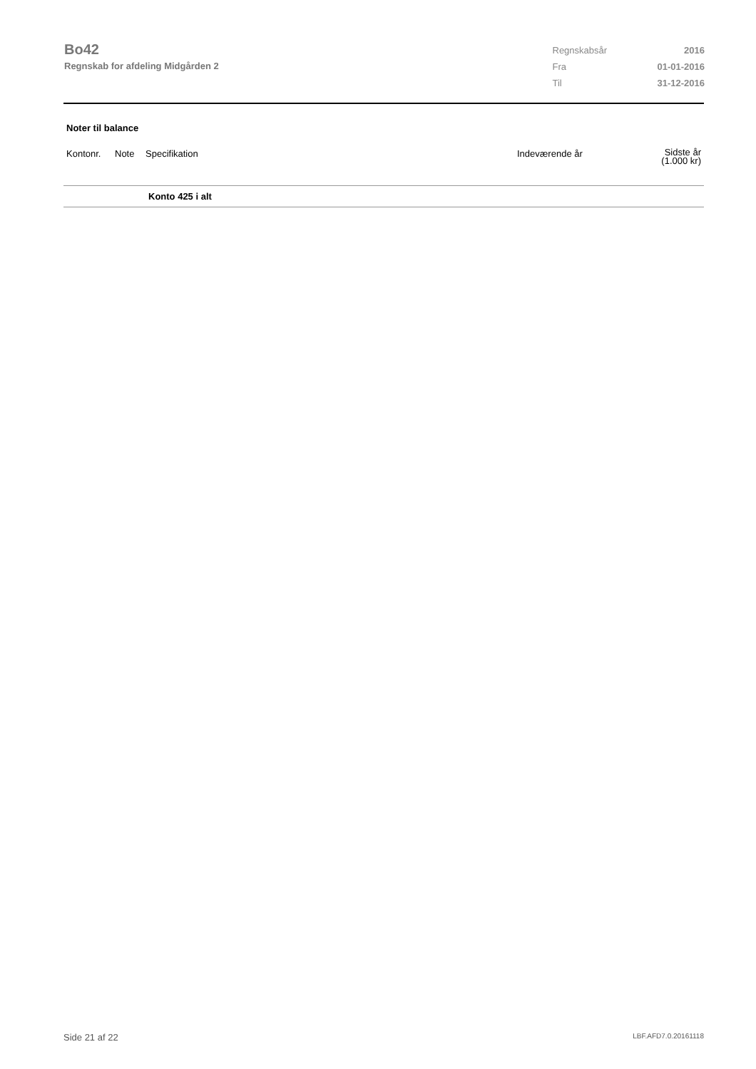Bo42
Regnskab for afdeling Midgården 2
| Regnskabsår | 2016 |
| Fra | 01-01-2016 |
| Til | 31-12-2016 |
Noter til balance
| Kontonr. | Note | Specifikation | Indeværende år | Sidste år (1.000 kr) |
| --- | --- | --- | --- | --- |
| | | Konto 425 i alt | | |
Side 21 af 22 LBF.AFD7.0.20161118